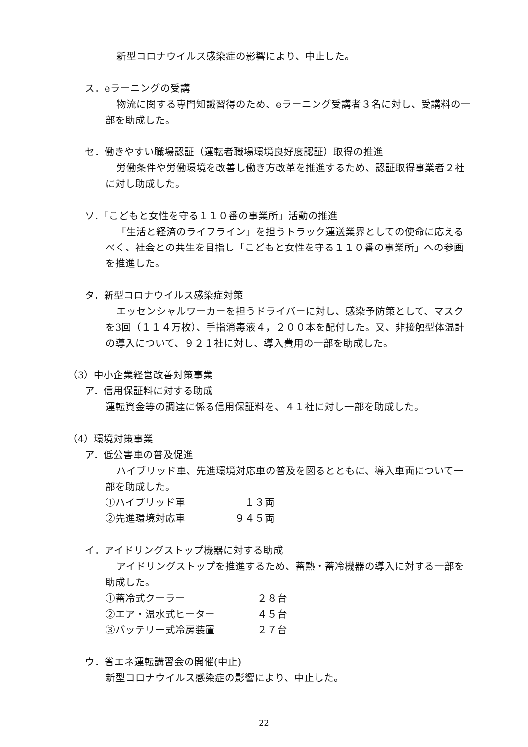新型コロナウイルス感染症の影響により、中止した。
ス．eラーニングの受講
物流に関する専門知識習得のため、eラーニング受講者３名に対し、受講料の一部を助成した。
セ．働きやすい職場認証（運転者職場環境良好度認証）取得の推進
労働条件や労働環境を改善し働き方改革を推進するため、認証取得事業者２社に対し助成した。
ソ．「こどもと女性を守る１１０番の事業所」活動の推進
「生活と経済のライフライン」を担うトラック運送業界としての使命に応えるべく、社会との共生を目指し「こどもと女性を守る１１０番の事業所」への参画を推進した。
タ．新型コロナウイルス感染症対策
エッセンシャルワーカーを担うドライバーに対し、感染予防策として、マスクを3回（１１４万枚）、手指消毒液４，２００本を配付した。又、非接触型体温計の導入について、９２１社に対し、導入費用の一部を助成した。
（3）中小企業経営改善対策事業
ア．信用保証料に対する助成
運転資金等の調達に係る信用保証料を、４１社に対し一部を助成した。
（4）環境対策事業
ア．低公害車の普及促進
ハイブリッド車、先進環境対応車の普及を図るとともに、導入車両について一部を助成した。
①ハイブリッド車 　１３両
②先進環境対応車 ９４５両
イ．アイドリングストップ機器に対する助成
アイドリングストップを推進するため、蓄熱・蓄冷機器の導入に対する一部を助成した。
①蓄冷式クーラー ２８台
②エア・温水式ヒーター ４５台
③バッテリー式冷房装置 ２７台
ウ．省エネ運転講習会の開催(中止)
新型コロナウイルス感染症の影響により、中止した。
22